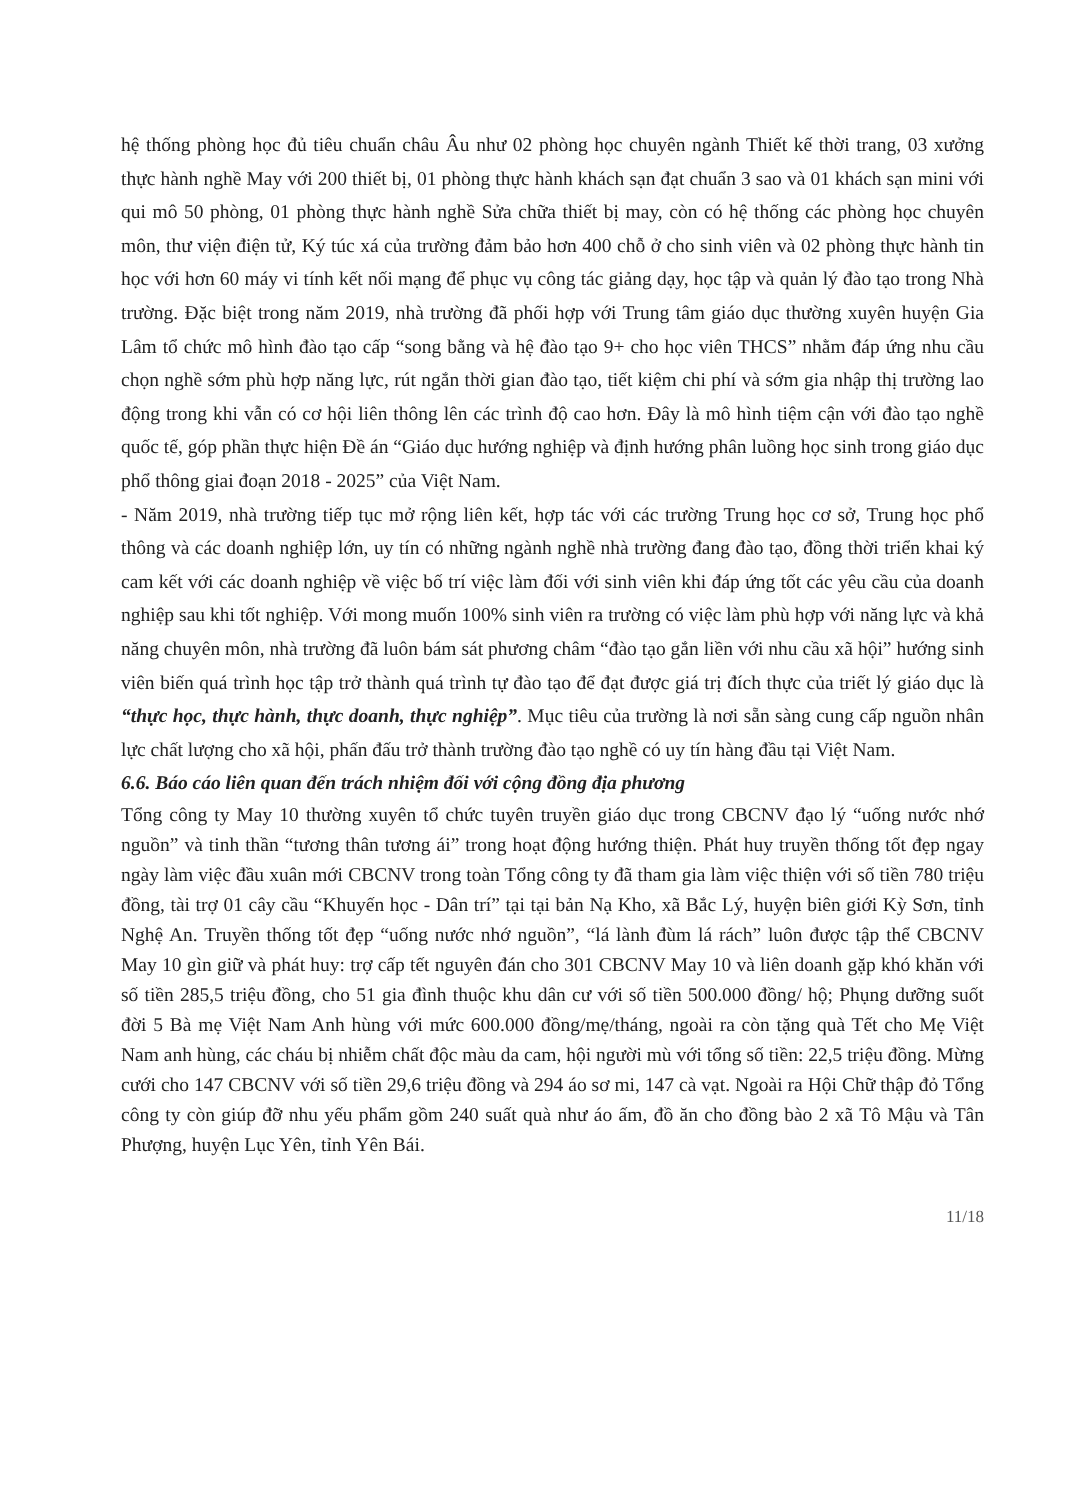hệ thống phòng học đủ tiêu chuẩn châu Âu như 02 phòng học chuyên ngành Thiết kế thời trang, 03 xưởng thực hành nghề May với 200 thiết bị, 01 phòng thực hành khách sạn đạt chuẩn 3 sao và 01 khách sạn mini với qui mô 50 phòng, 01 phòng thực hành nghề Sửa chữa thiết bị may, còn có hệ thống các phòng học chuyên môn, thư viện điện tử, Ký túc xá của trường đảm bảo hơn 400 chỗ ở cho sinh viên và 02 phòng thực hành tin học với hơn 60 máy vi tính kết nối mạng để phục vụ công tác giảng dạy, học tập và quản lý đào tạo trong Nhà trường. Đặc biệt trong năm 2019, nhà trường đã phối hợp với Trung tâm giáo dục thường xuyên huyện Gia Lâm tổ chức mô hình đào tạo cấp “song bằng và hệ đào tạo 9+ cho học viên THCS” nhằm đáp ứng nhu cầu chọn nghề sớm phù hợp năng lực, rút ngắn thời gian đào tạo, tiết kiệm chi phí và sớm gia nhập thị trường lao động trong khi vẫn có cơ hội liên thông lên các trình độ cao hơn. Đây là mô hình tiệm cận với đào tạo nghề quốc tế, góp phần thực hiện Đề án “Giáo dục hướng nghiệp và định hướng phân luồng học sinh trong giáo dục phổ thông giai đoạn 2018 - 2025” của Việt Nam.
- Năm 2019, nhà trường tiếp tục mở rộng liên kết, hợp tác với các trường Trung học cơ sở, Trung học phổ thông và các doanh nghiệp lớn, uy tín có những ngành nghề nhà trường đang đào tạo, đồng thời triển khai ký cam kết với các doanh nghiệp về việc bố trí việc làm đối với sinh viên khi đáp ứng tốt các yêu cầu của doanh nghiệp sau khi tốt nghiệp. Với mong muốn 100% sinh viên ra trường có việc làm phù hợp với năng lực và khả năng chuyên môn, nhà trường đã luôn bám sát phương châm “đào tạo gắn liền với nhu cầu xã hội” hướng sinh viên biến quá trình học tập trở thành quá trình tự đào tạo để đạt được giá trị đích thực của triết lý giáo dục là “thực học, thực hành, thực doanh, thực nghiệp”. Mục tiêu của trường là nơi sẵn sàng cung cấp nguồn nhân lực chất lượng cho xã hội, phấn đấu trở thành trường đào tạo nghề có uy tín hàng đầu tại Việt Nam.
6.6. Báo cáo liên quan đến trách nhiệm đối với cộng đồng địa phương
Tổng công ty May 10 thường xuyên tổ chức tuyên truyền giáo dục trong CBCNV đạo lý “uống nước nhớ nguồn” và tinh thần “tương thân tương ái” trong hoạt động hướng thiện. Phát huy truyền thống tốt đẹp ngay ngày làm việc đầu xuân mới CBCNV trong toàn Tổng công ty đã tham gia làm việc thiện với số tiền 780 triệu đồng, tài trợ 01 cây cầu “Khuyến học - Dân trí” tại tại bản Nạ Kho, xã Bắc Lý, huyện biên giới Kỳ Sơn, tỉnh Nghệ An. Truyền thống tốt đẹp “uống nước nhớ nguồn”, “lá lành đùm lá rách” luôn được tập thể CBCNV May 10 gìn giữ và phát huy: trợ cấp tết nguyên đán cho 301 CBCNV May 10 và liên doanh gặp khó khăn với số tiền 285,5 triệu đồng, cho 51 gia đình thuộc khu dân cư với số tiền 500.000 đồng/ hộ; Phụng dưỡng suốt đời 5 Bà mẹ Việt Nam Anh hùng với mức 600.000 đồng/mẹ/tháng, ngoài ra còn tặng quà Tết cho Mẹ Việt Nam anh hùng, các cháu bị nhiễm chất độc màu da cam, hội người mù với tổng số tiền: 22,5 triệu đồng. Mừng cưới cho 147 CBCNV với số tiền 29,6 triệu đồng và 294 áo sơ mi, 147 cà vạt. Ngoài ra Hội Chữ thập đỏ Tổng công ty còn giúp đỡ nhu yếu phẩm gồm 240 suất quà như áo ấm, đồ ăn cho đồng bào 2 xã Tô Mậu và Tân Phượng, huyện Lục Yên, tỉnh Yên Bái.
11/18